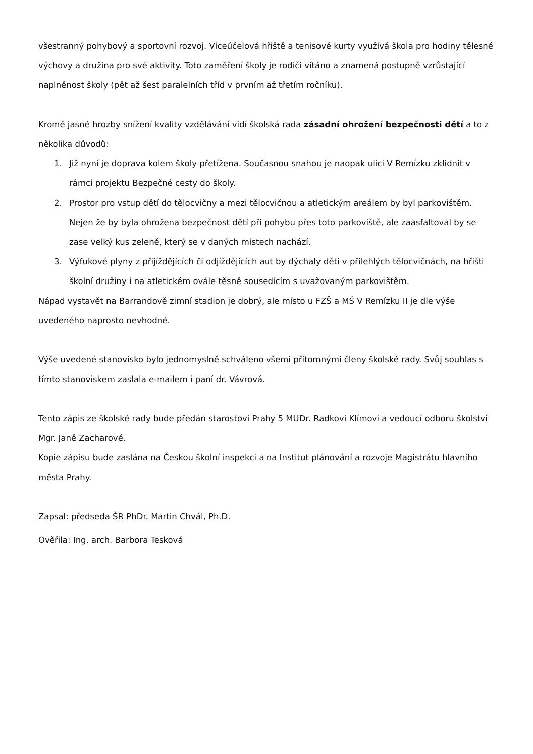všestranný pohybový a sportovní rozvoj. Víceúčelová hřiště a tenisové kurty využívá škola pro hodiny tělesné výchovy a družina pro své aktivity. Toto zaměření školy je rodiči vítáno a znamená postupně vzrůstající naplněnost školy (pět až šest paralelních tříd v prvním až třetím ročníku).
Kromě jasné hrozby snížení kvality vzdělávání vidí školská rada zásadní ohrožení bezpečnosti dětí a to z několika důvodů:
1. Již nyní je doprava kolem školy přetížena. Současnou snahou je naopak ulici V Remízku zklidnit v rámci projektu Bezpečné cesty do školy.
2. Prostor pro vstup dětí do tělocvičny a mezi tělocvičnou a atletickým areálem by byl parkovištěm. Nejen že by byla ohrožena bezpečnost dětí při pohybu přes toto parkoviště, ale zaasfaltoval by se zase velký kus zeleně, který se v daných místech nachází.
3. Výfukové plyny z přijíždějících či odjíždějících aut by dýchaly děti v přilehlých tělocvičnách, na hřišti školní družiny i na atletickém ovále těsně sousedícím s uvažovaným parkovištěm.
Nápad vystavět na Barrandově zimní stadion je dobrý, ale místo u FZŠ a MŠ V Remízku II je dle výše uvedeného naprosto nevhodné.
Výše uvedené stanovisko bylo jednomyslně schváleno všemi přítomnými členy školské rady. Svůj souhlas s tímto stanoviskem zaslala e-mailem i paní dr. Vávrová.
Tento zápis ze školské rady bude předán starostovi Prahy 5 MUDr. Radkovi Klímovi a vedoucí odboru školství Mgr. Janě Zacharové.
Kopie zápisu bude zaslána na Českou školní inspekci a na Institut plánování a rozvoje Magistrátu hlavního města Prahy.
Zapsal: předseda ŠR PhDr. Martin Chvál, Ph.D.
Ověřila: Ing. arch. Barbora Tesková